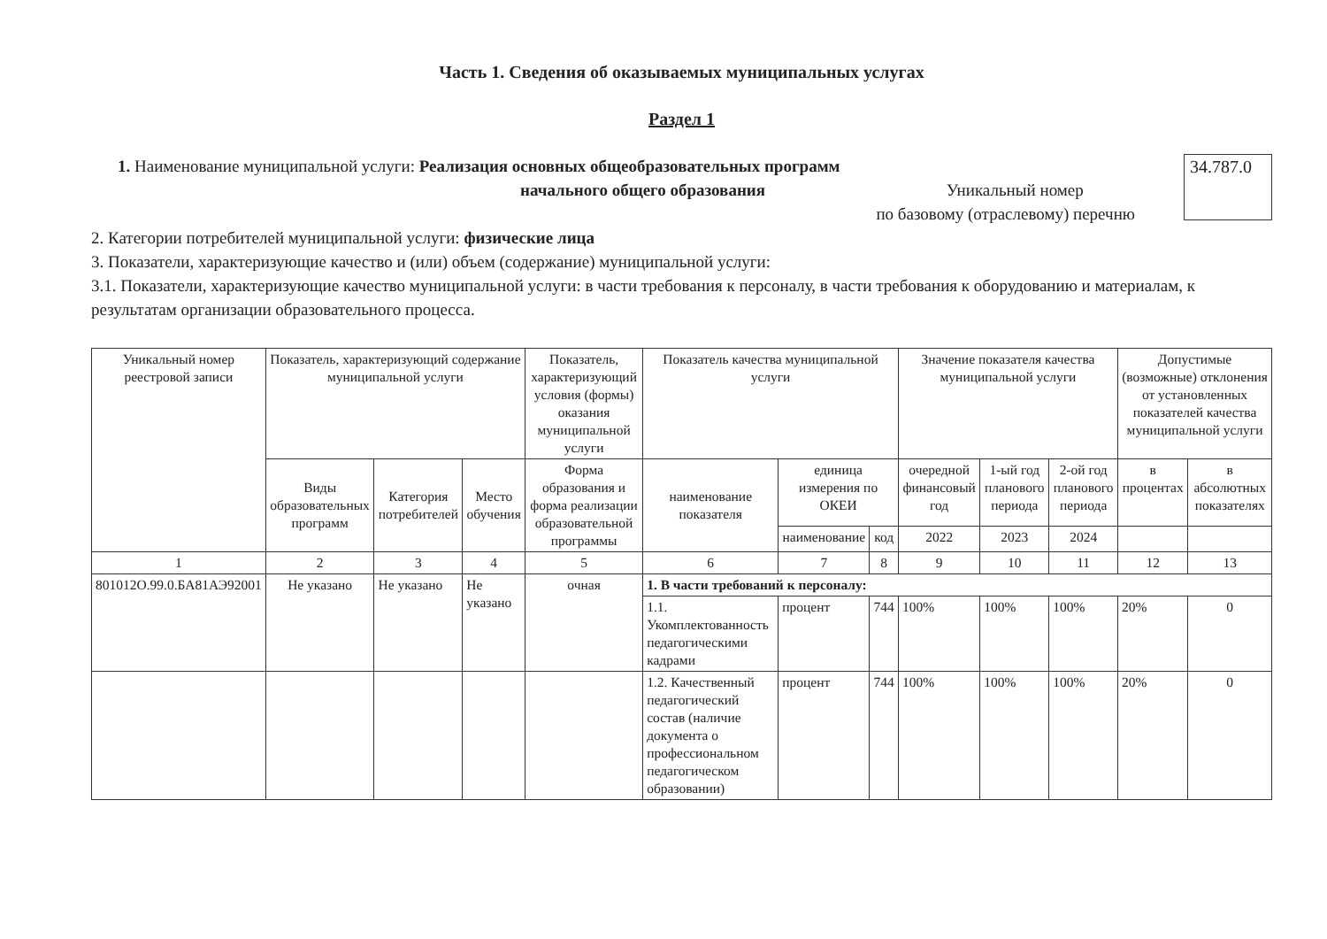Часть 1. Сведения об оказываемых муниципальных услугах
Раздел 1
1. Наименование муниципальной услуги: Реализация основных общеобразовательных программ
начального общего образования Уникальный номер
по базовому (отраслевому) перечню
34.787.0
2. Категории потребителей муниципальной услуги: физические лица
3. Показатели, характеризующие качество и (или) объем (содержание) муниципальной услуги:
3.1. Показатели, характеризующие качество муниципальной услуги: в части требования к персоналу, в части требования к оборудованию и материалам, к результатам организации образовательного процесса.
| Уникальный номер реестровой записи | Показатель, характеризующий содержание муниципальной услуги | | | Показатель, характеризующий условия (формы) оказания муниципальной услуги | Показатель качества муниципальной услуги | | | Значение показателя качества муниципальной услуги | | | Допустимые (возможные) отклонения от установленных показателей качества муниципальной услуги | |
| --- | --- | --- | --- | --- | --- | --- | --- | --- | --- | --- | --- | --- |
| | Виды образовательных программ | Категория потребителей | Место обучения | Форма образования и форма реализации образовательной программы | наименование показателя | единица измерения по ОКЕИ | | очередной финансовый год | 1-ый год планового периода | 2-ой год планового периода | в процентах | в абсолютных показателях |
| | | | | | | наименование | код | 2022 | 2023 | 2024 | | |
| 1 | 2 | 3 | 4 | 5 | 6 | 7 | 8 | 9 | 10 | 11 | 12 | 13 |
| 801012О.99.0.БА81АЭ92001 | Не указано | Не указано | Не указано | очная | 1. В части требований к персоналу: | | | | | | | |
| | | | | | 1.1. Укомплектованность педагогическими кадрами | процент | 744 | 100% | 100% | 100% | 20% | 0 |
| | | | | | 1.2. Качественный педагогический состав (наличие документа о профессиональном педагогическом образовании) | процент | 744 | 100% | 100% | 100% | 20% | 0 |